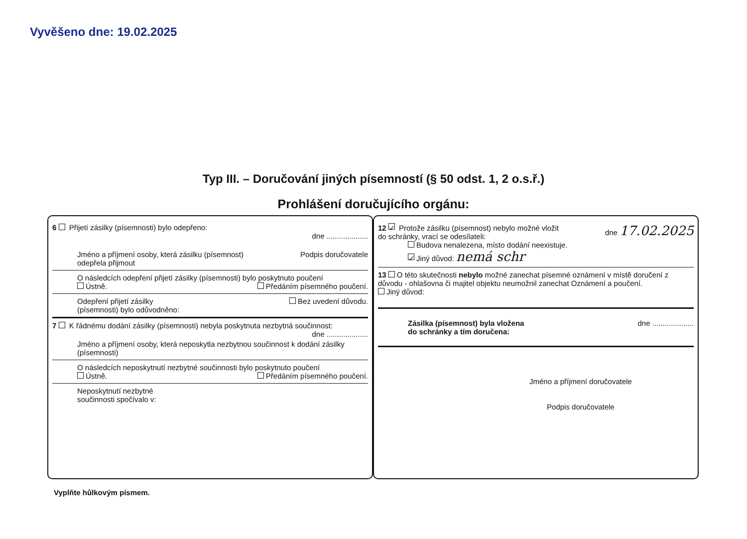Vyvěšeno dne: 19.02.2025
Typ III. – Doručování jiných písemností (§ 50 odst. 1, 2 o.s.ř.)
Prohlášení doručujícího orgánu:
6 Přijetí zásilky (písemnosti) bylo odepřeno:
dne ....................
Jméno a příjmení osoby, která zásilku (písemnost)
odepřela přijmout Podpis doručovatele
O následcích odepření přijetí zásilky (písemnosti) bylo poskytnuto poučení
Ústně. Předáním písemného poučení.
Odepření přijetí zásilky
(písemnosti) bylo odůvodněno: Bez uvedení důvodu.
7 K řádnému dodání zásilky (písemnosti) nebyla poskytnuta nezbytná součinnost: dne ....................
Jméno a příjmení osoby, která neposkytla nezbytnou součinnost k dodání zásilky (písemnosti)
O následcích neposkytnutí nezbytné součinnosti bylo poskytnuto poučení
Ústně. Předáním písemného poučení.
Neposkytnutí nezbytné
součinnosti spočívalo v:
12 ✓ Protože zásilku (písemnost) nebylo možné vložit
do schránky, vrací se odesílateli: dne 17.02.2025
Budova nenalezena, místo dodání neexistuje.
✓ Jiný důvod: nemá schr
13 O této skutečnosti nebylo možné zanechat písemné oznámení v místě doručení z důvodu - ohlašovna či majitel objektu neumožnil zanechat Oznámení a poučení.
Jiný důvod:
Zásilka (písemnost) byla vložena
do schránky a tím doručena: dne ....................
Jméno a příjmení doručovatele
Podpis doručovatele
Vyplňte hůlkovým písmem.